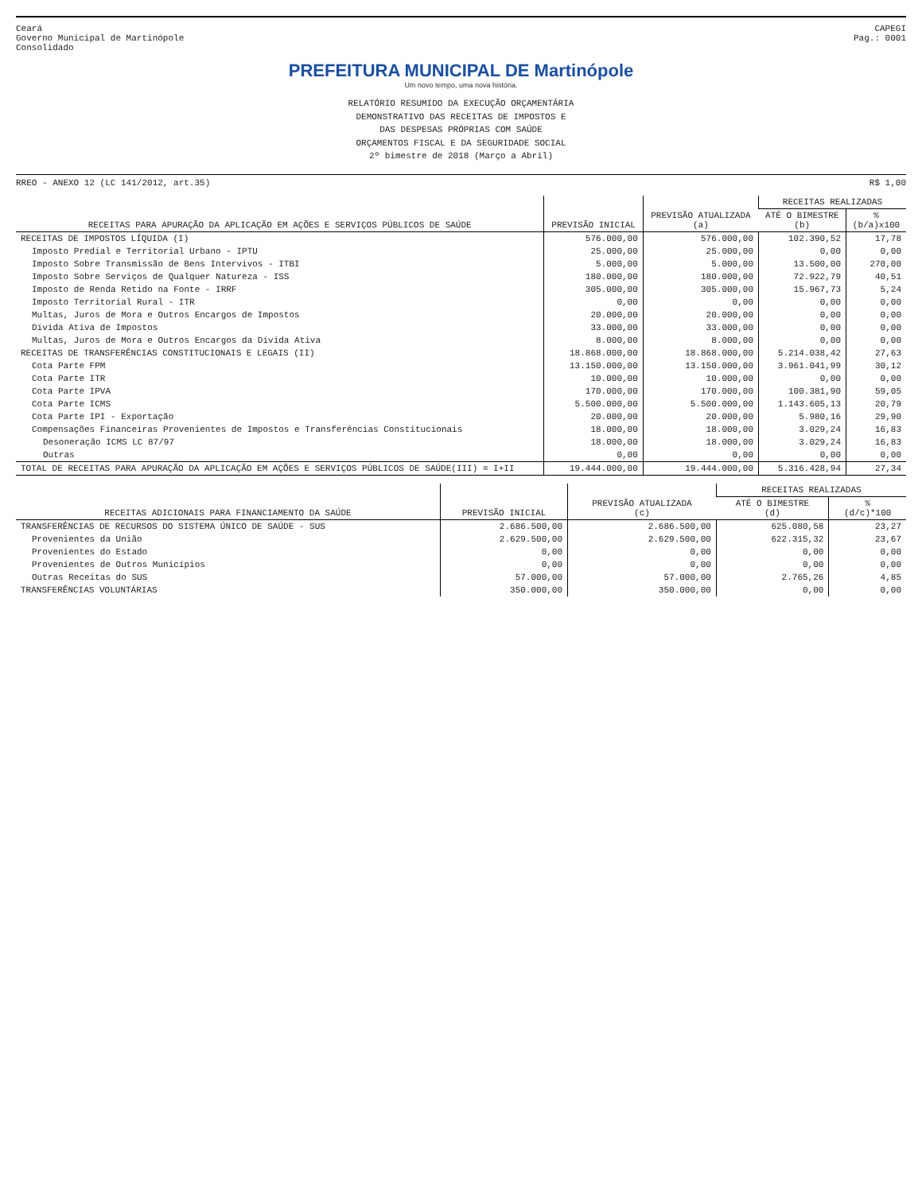Ceará
Governo Municipal de Martinópole
Consolidado
CAPEGI
Pag.: 0001
PREFEITURA MUNICIPAL DE Martinópole
Um novo tempo, uma nova história.
RELATÓRIO RESUMIDO DA EXECUÇÃO ORÇAMENTÁRIA
DEMONSTRATIVO DAS RECEITAS DE IMPOSTOS E
DAS DESPESAS PRÓPRIAS COM SAÚDE
ORÇAMENTOS FISCAL E DA SEGURIDADE SOCIAL
2º bimestre de 2018 (Março a Abril)
RREO - ANEXO 12 (LC 141/2012, art.35) R$ 1,00
| RECEITAS PARA APURAÇÃO DA APLICAÇÃO EM AÇÕES E SERVIÇOS PÚBLICOS DE SAÚDE | PREVISÃO INICIAL | PREVISÃO ATUALIZADA (a) | RECEITAS REALIZADAS | |
| --- | --- | --- | --- | --- |
| | | | ATÉ O BIMESTRE (b) | % (b/a)x100 |
| RECEITAS DE IMPOSTOS LÍQUIDA (I) | 576.000,00 | 576.000,00 | 102.390,52 | 17,78 |
| Imposto Predial e Territorial Urbano - IPTU | 25.000,00 | 25.000,00 | 0,00 | 0,00 |
| Imposto Sobre Transmissão de Bens Intervivos - ITBI | 5.000,00 | 5.000,00 | 13.500,00 | 270,00 |
| Imposto Sobre Serviços de Qualquer Natureza - ISS | 180.000,00 | 180.000,00 | 72.922,79 | 40,51 |
| Imposto de Renda Retido na Fonte - IRRF | 305.000,00 | 305.000,00 | 15.967,73 | 5,24 |
| Imposto Territorial Rural - ITR | 0,00 | 0,00 | 0,00 | 0,00 |
| Multas, Juros de Mora e Outros Encargos de Impostos | 20.000,00 | 20.000,00 | 0,00 | 0,00 |
| Dívida Ativa de Impostos | 33.000,00 | 33.000,00 | 0,00 | 0,00 |
| Multas, Juros de Mora e Outros Encargos da Dívida Ativa | 8.000,00 | 8.000,00 | 0,00 | 0,00 |
| RECEITAS DE TRANSFERÊNCIAS CONSTITUCIONAIS E LEGAIS (II) | 18.868.000,00 | 18.868.000,00 | 5.214.038,42 | 27,63 |
| Cota Parte FPM | 13.150.000,00 | 13.150.000,00 | 3.961.041,99 | 30,12 |
| Cota Parte ITR | 10.000,00 | 10.000,00 | 0,00 | 0,00 |
| Cota Parte IPVA | 170.000,00 | 170.000,00 | 100.381,90 | 59,05 |
| Cota Parte ICMS | 5.500.000,00 | 5.500.000,00 | 1.143.605,13 | 20,79 |
| Cota Parte IPI - Exportação | 20.000,00 | 20.000,00 | 5.980,16 | 29,90 |
| Compensações Financeiras Provenientes de Impostos e Transferências Constitucionais | 18.000,00 | 18.000,00 | 3.029,24 | 16,83 |
| Desoneração ICMS LC 87/97 | 18.000,00 | 18.000,00 | 3.029,24 | 16,83 |
| Outras | 0,00 | 0,00 | 0,00 | 0,00 |
| TOTAL DE RECEITAS PARA APURAÇÃO DA APLICAÇÃO EM AÇÕES E SERVIÇOS PÚBLICOS DE SAÚDE(III) = I+II | 19.444.000,00 | 19.444.000,00 | 5.316.428,94 | 27,34 |
| RECEITAS ADICIONAIS PARA FINANCIAMENTO DA SAÚDE | PREVISÃO INICIAL | PREVISÃO ATUALIZADA (c) | RECEITAS REALIZADAS | |
| --- | --- | --- | --- | --- |
| | | | ATÉ O BIMESTRE (d) | % (d/c)*100 |
| TRANSFERÊNCIAS DE RECURSOS DO SISTEMA ÚNICO DE SAÚDE - SUS | 2.686.500,00 | 2.686.500,00 | 625.080,58 | 23,27 |
| Provenientes da União | 2.629.500,00 | 2.629.500,00 | 622.315,32 | 23,67 |
| Provenientes do Estado | 0,00 | 0,00 | 0,00 | 0,00 |
| Provenientes de Outros Municípios | 0,00 | 0,00 | 0,00 | 0,00 |
| Outras Receitas do SUS | 57.000,00 | 57.000,00 | 2.765,26 | 4,85 |
| TRANSFERÊNCIAS VOLUNTÁRIAS | 350.000,00 | 350.000,00 | 0,00 | 0,00 |